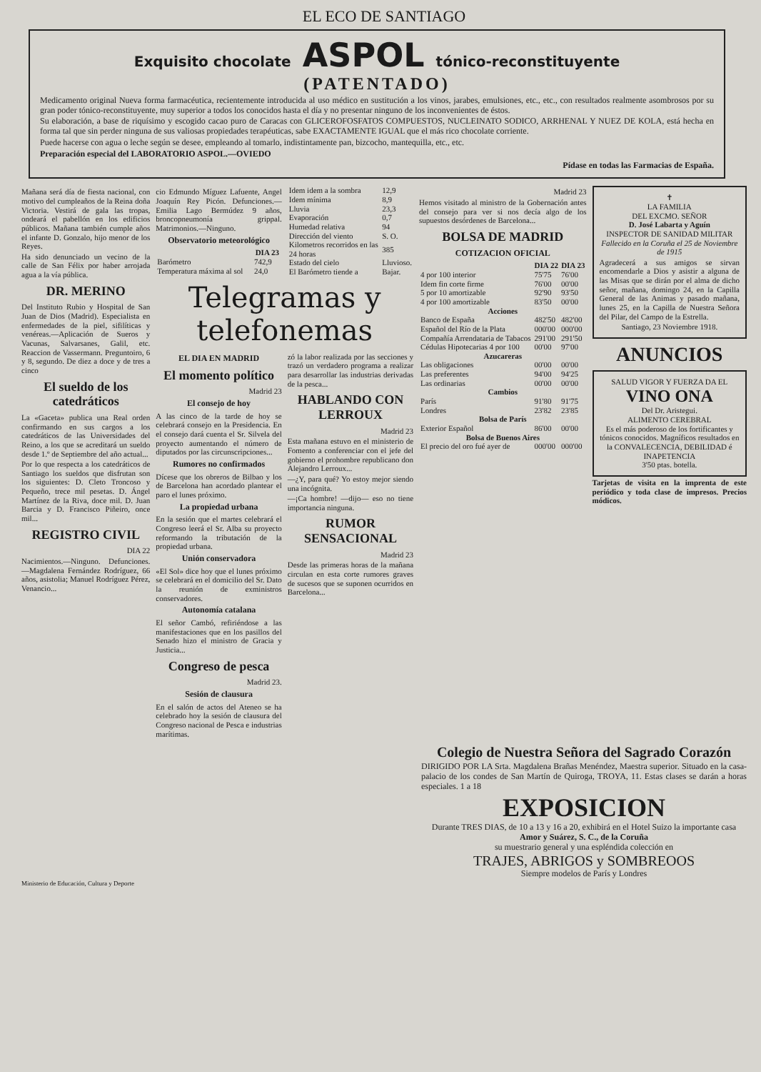EL ECO DE SANTIAGO
Exquisito chocolate ASPOL tónico-reconstituyente
(PATENTADO)
Medicamento original Nueva forma farmacéutica, recientemente introducida al uso médico en sustitución a los vinos, jarabes, emulsiones, etc., etc., con resultados realmente asombrosos por su gran poder tónico-reconstituyente, muy superior a todos los conocidos hasta el día y no presentar ninguno de los inconvenientes de éstos.
Su elaboración, a base de riquísimo y escogido cacao puro de Caracas con GLICEROFOSFATOS COMPUESTOS, NUCLEINATO SODICO, ARRHENAL Y NUEZ DE KOLA, está hecha en forma tal que sin perder ninguna de sus valiosas propiedades terapéuticas, sabe EXACTAMENTE IGUAL que el más rico chocolate corriente.
Puede hacerse con agua o leche según se desee, empleando al tomarlo, indistintamente pan, bizcocho, mantequilla, etc., etc.
Preparación especial del LABORATORIO ASPOL.—OVIEDO
Pídase en todas las Farmacias de España.
Mañana será día de fiesta nacional, con motivo del cumpleaños de la Reina doña Victoria. Vestirá de gala las tropas, ondeará el pabellón en los edificios públicos. Mañana también cumple años el infante D. Gonzalo, hijo menor de los Reyes.
Ha sido denunciado un vecino de la calle de San Félix por haber arrojada agua a la vía pública.
DR. MERINO
Del Instituto Rubio y Hospital de San Juan de Dios (Madrid). Especialista en enfermedades de la piel, sifilíticas y venéreas.—Aplicación de Sueros y Vacunas, Salvarsanes, Galil, etc. Reaccion de Vassermann. Preguntoiro, 6 y 8, segundo. De diez a doce y de tres a cinco
El sueldo de los catedráticos
La «Gaceta» publica una Real orden confirmando en sus cargos a los catedráticos de las Universidades del Reino, a los que se acreditará un sueldo desde 1.º de Septiembre del año actual...
Por lo que respecta a los catedráticos de Santiago los sueldos que disfrutan son los siguientes: D. Cleto Troncoso y Pequeño, trece mil pesetas. D. Ángel Martínez de la Riva, doce mil. D. Juan Barcia y D. Francisco Piñeiro, once mil...
REGISTRO CIVIL
DIA 22
Nacimientos.—Ninguno. Defunciones.—Magdalena Fernández Rodríguez, 66 años, asistolia; Manuel Rodríguez Pérez, Venancio...
cio Edmundo Míguez Lafuente, Angel Joaquín Rey Picón. Defunciones.—Emilia Lago Bermúdez 9 años, broncopneumonía grippal. Matrimonios.—Ninguno.
Observatorio meteorológico
| | DIA 23 |
| Barómetro | 742,9 |
| Temperatura máxima al sol | 24,0 |
| Idem idem a la sombra | 12,9 |
| Idem mínima | 8,9 |
| Lluvia | 23,3 |
| Evaporación | 0,7 |
| Humedad relativa | 94 |
| Dirección del viento | S. O. |
| Kilometros recorridos en las 24 horas | 385 |
| Estado del cielo | Lluvioso. |
| El Barómetro tiende a | Bajar. |
Telegramas y telefonemas
EL DIA EN MADRID
El momento político
Madrid 23
El consejo de hoy
A las cinco de la tarde de hoy se celebrará consejo en la Presidencia. En el consejo dará cuenta el Sr. Silvela del proyecto aumentando el número de diputados por las circunscripciones...
Rumores no confirmados
Dícese que los obreros de Bilbao y los de Barcelona han acordado plantear el paro el lunes próximo.
La propiedad urbana
En la sesión que el martes celebrará el Congreso leerá el Sr. Alba su proyecto reformando la tributación de la propiedad urbana.
Unión conservadora
«El Sol» dice hoy que el lunes próximo se celebrará en el domicilio del Sr. Dato la reunión de exministros conservadores.
Autonomía catalana
El señor Cambó, refiriéndose a las manifestaciones que en los pasillos del Senado hizo el ministro de Gracia y Justicia...
Congreso de pesca
Madrid 23.
Sesión de clausura
En el salón de actos del Ateneo se ha celebrado hoy la sesión de clausura del Congreso nacional de Pesca e industrias marítimas.
zó la labor realizada por las secciones y trazó un verdadero programa a realizar para desarrollar las industrias derivadas de la pesca...
HABLANDO CON LERROUX
Madrid 23
Esta mañana estuvo en el ministerio de Fomento a conferenciar con el jefe del gobierno el prohombre republicano don Alejandro Lerroux...
—¿Y, para qué? Yo estoy mejor siendo una incógnita.
—¡Ca hombre! —dijo— eso no tiene importancia ninguna.
RUMOR SENSACIONAL
Madrid 23
Desde las primeras horas de la mañana circulan en esta corte rumores graves de sucesos que se suponen ocurridos en Barcelona...
Madrid 23
Hemos visitado al ministro de la Gobernación antes del consejo para ver si nos decía algo de los supuestos desórdenes de Barcelona...
BOLSA DE MADRID
COTIZACION OFICIAL
| | DIA 22 | DIA 23 |
| --- | --- | --- |
| 4 por 100 interior | 75'75 | 76'00 |
| Idem fin corte firme | 76'00 | 00'00 |
| 5 por 10 amortizable | 92'90 | 93'50 |
| 4 por 100 amortizable | 83'50 | 00'00 |
| Acciones | | |
| Banco de España | 482'50 | 482'00 |
| Español del Río de la Plata | 000'00 | 000'00 |
| Compañía Arrendataria de Tabacos | 291'00 | 291'50 |
| Cédulas Hipotecarias 4 por 100 | 00'00 | 97'00 |
| Azucareras | | |
| Las obligaciones | 00'00 | 00'00 |
| Las preferentes | 94'00 | 94'25 |
| Las ordinarias | 00'00 | 00'00 |
| Cambios | | |
| París | 91'80 | 91'75 |
| Londres | 23'82 | 23'85 |
| Bolsa de París | | |
| Exterior Español | 86'00 | 00'00 |
| Bolsa de Buenos Aires | | |
| El precio del oro fué ayer de | 000'00 | 000'00 |
✝
LA FAMILIA
DEL EXCMO. SEÑOR
D. José Labarta y Aguín
INSPECTOR DE SANIDAD MILITAR
Fallecido en la Coruña el 25 de Noviembre de 1915
Agradecerá a sus amigos se sirvan encomendarle a Dios y asistir a alguna de las Misas que se dirán por el alma de dicho señor, mañana, domingo 24, en la Capilla General de las Animas y pasado mañana, lunes 25, en la Capilla de Nuestra Señora del Pilar, del Campo de la Estrella.
Santiago, 23 Noviembre 1918.
ANUNCIOS
SALUD VIGOR Y FUERZA DA EL
VINO ONA
Del Dr. Aristegui.
ALIMENTO CEREBRAL
Es el más poderoso de los fortificantes y tónicos conocidos. Magníficos resultados en la CONVALECENCIA, DEBILIDAD é INAPETENCIA
3'50 ptas. botella.
Tarjetas de visita en la imprenta de este periódico y toda clase de impresos. Precios módicos.
Colegio de Nuestra Señora del Sagrado Corazón
DIRIGIDO POR LA Srta. Magdalena Brañas Menéndez, Maestra superior. Situado en la casa-palacio de los condes de San Martín de Quiroga, TROYA, 11. Estas clases se darán a horas especiales. 1 a 18
EXPOSICION
Durante TRES DIAS, de 10 a 13 y 16 a 20, exhibirá en el Hotel Suizo la importante casa
Amor y Suárez, S. C., de la Coruña
su muestrario general y una espléndida colección en
TRAJES, ABRIGOS y SOMBREOOS
Siempre modelos de París y Londres
Ministerio de Educación, Cultura y Deporte